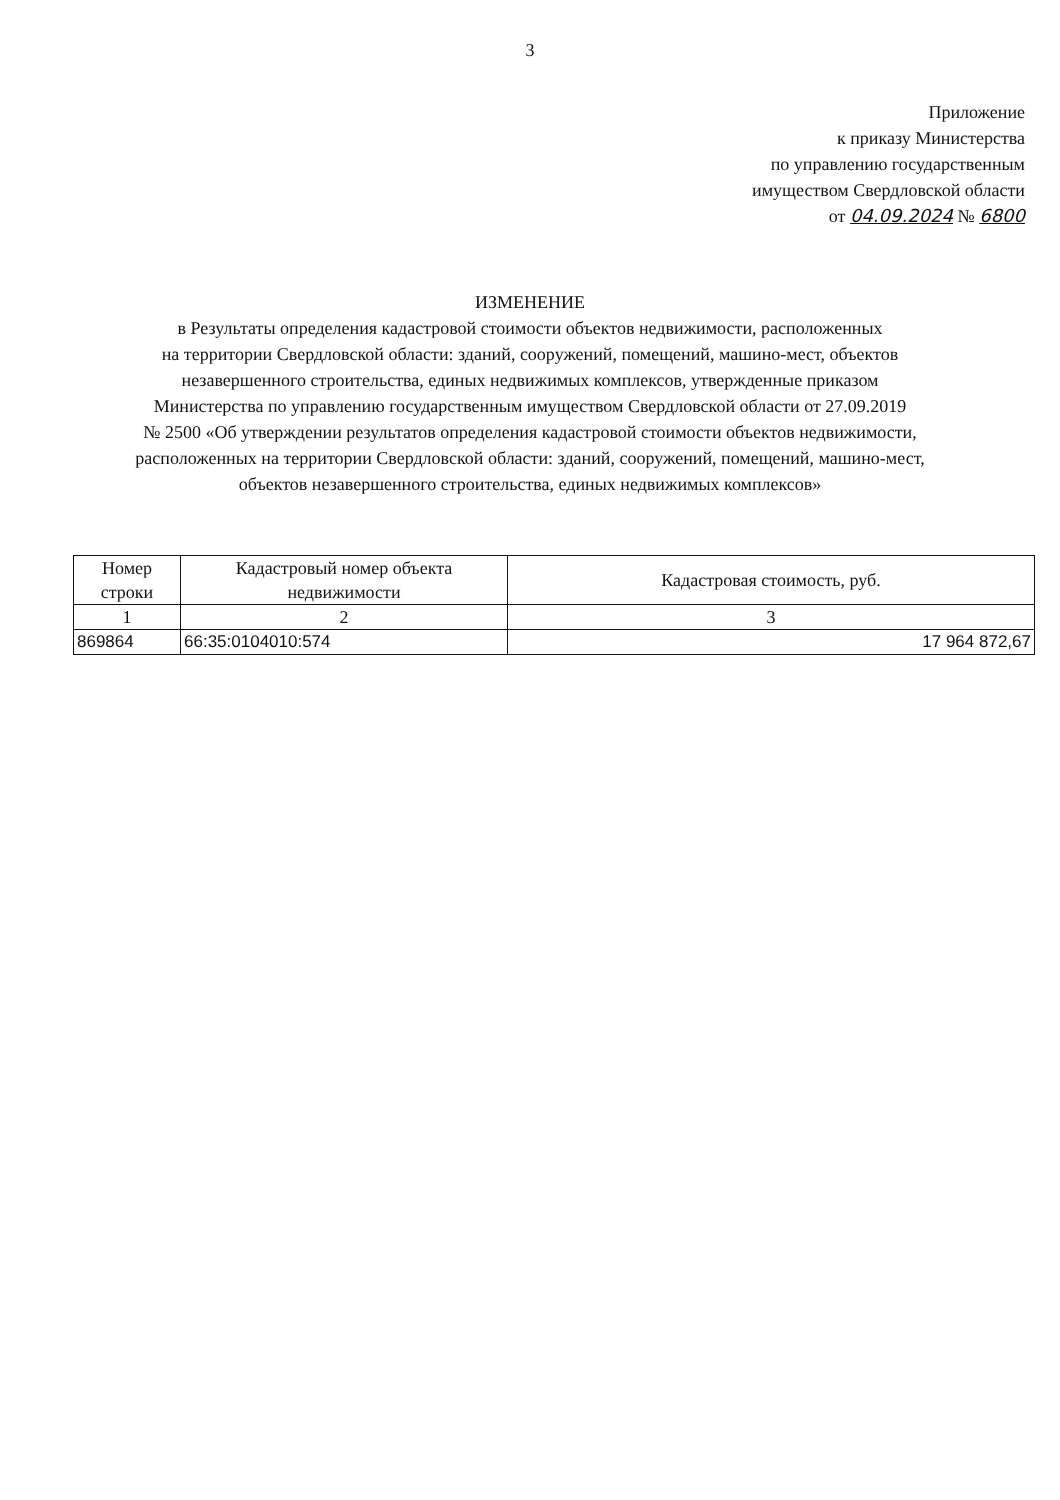3
Приложение
к приказу Министерства
по управлению государственным
имуществом Свердловской области
от 04.09.2024 № 6800
ИЗМЕНЕНИЕ
в Результаты определения кадастровой стоимости объектов недвижимости, расположенных
на территории Свердловской области: зданий, сооружений, помещений, машино-мест, объектов
незавершенного строительства, единых недвижимых комплексов, утвержденные приказом
Министерства по управлению государственным имуществом Свердловской области от 27.09.2019
№ 2500 «Об утверждении результатов определения кадастровой стоимости объектов недвижимости,
расположенных на территории Свердловской области: зданий, сооружений, помещений, машино-мест,
объектов незавершенного строительства, единых недвижимых комплексов»
| Номер строки | Кадастровый номер объекта недвижимости | Кадастровая стоимость, руб. |
| --- | --- | --- |
| 1 | 2 | 3 |
| 869864 | 66:35:0104010:574 | 17 964 872,67 |